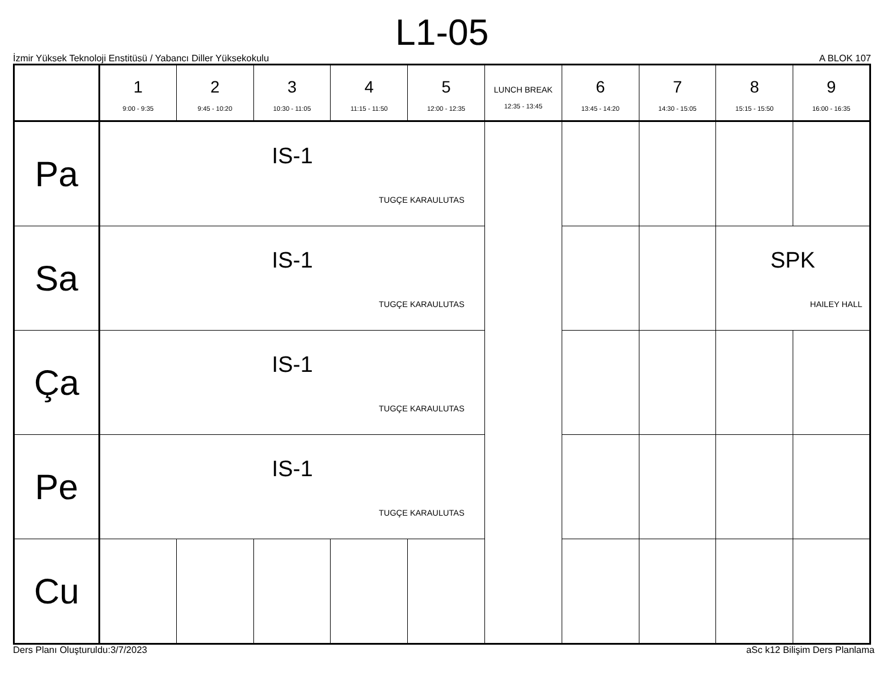L1-05
İzmir Yüksek Teknoloji Enstitüsü / Yabancı Diller Yüksekokulu A BLOK 107
| | 1 9:00 - 9:35 | 2 9:45 - 10:20 | 3 10:30 - 11:05 | 4 11:15 - 11:50 | 5 12:00 - 12:35 | LUNCH BREAK 12:35 - 13:45 | 6 13:45 - 14:20 | 7 14:30 - 15:05 | 8 15:15 - 15:50 | 9 16:00 - 16:35 |
| --- | --- | --- | --- | --- | --- | --- | --- | --- | --- | --- |
| Pa | IS-1 TUGÇE KARAULUTAS | | | | | | | | | |
| Sa | IS-1 TUGÇE KARAULUTAS | | | | | | | | SPK HAILEY HALL | |
| Ça | IS-1 TUGÇE KARAULUTAS | | | | | | | | | |
| Pe | IS-1 TUGÇE KARAULUTAS | | | | | | | | | |
| Cu | | | | | | | | | | |
Ders Planı Oluşturuldu:3/7/2023 aSc k12 Bilişim Ders Planlama